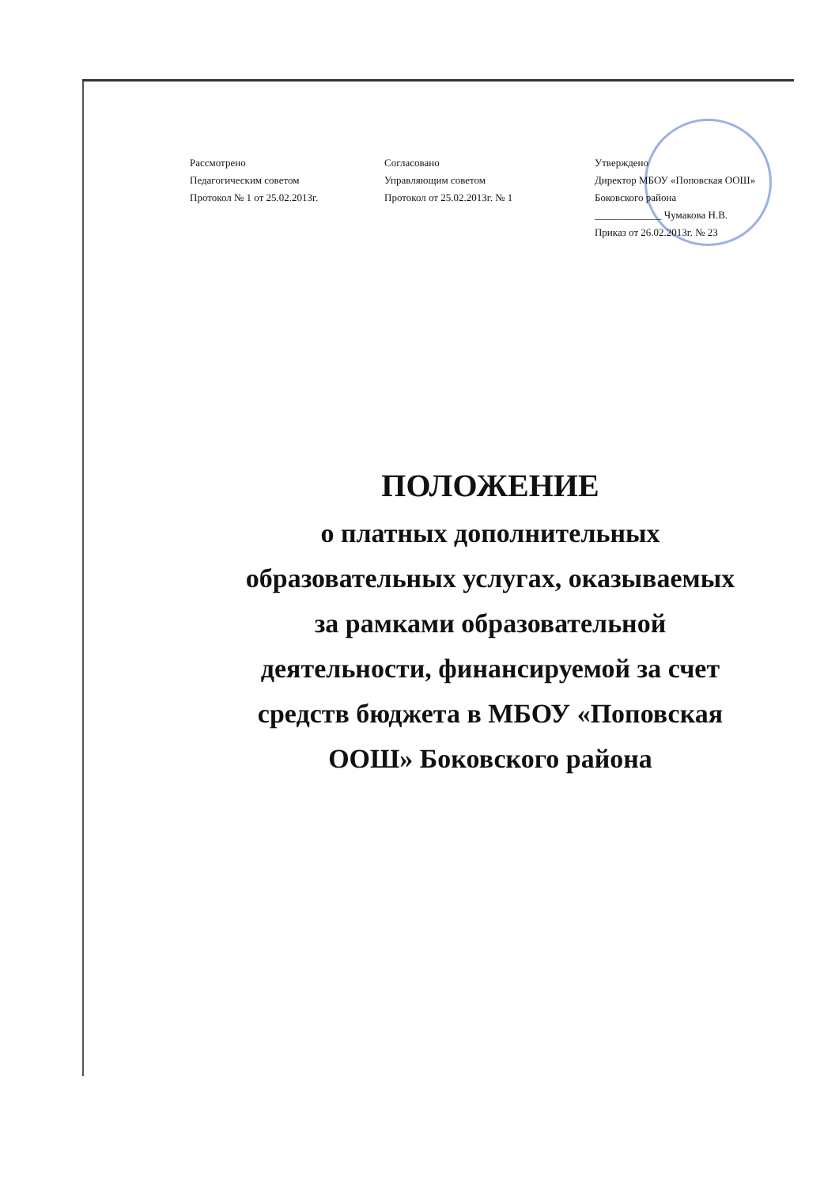Рассмотрено
Педагогическим советом
Протокол № 1 от 25.02.2013г.
Согласовано
Управляющим советом
Протокол от 25.02.2013г. № 1
Утверждено
Директор МБОУ «Поповская ООШ»
Боковского района
_____________ Чумакова Н.В.
Приказ от 26.02.2013г. № 23
ПОЛОЖЕНИЕ
о платных дополнительных
образовательных услугах, оказываемых
за рамками образовательной
деятельности, финансируемой за счет
средств бюджета в МБОУ «Поповская
ООШ» Боковского района